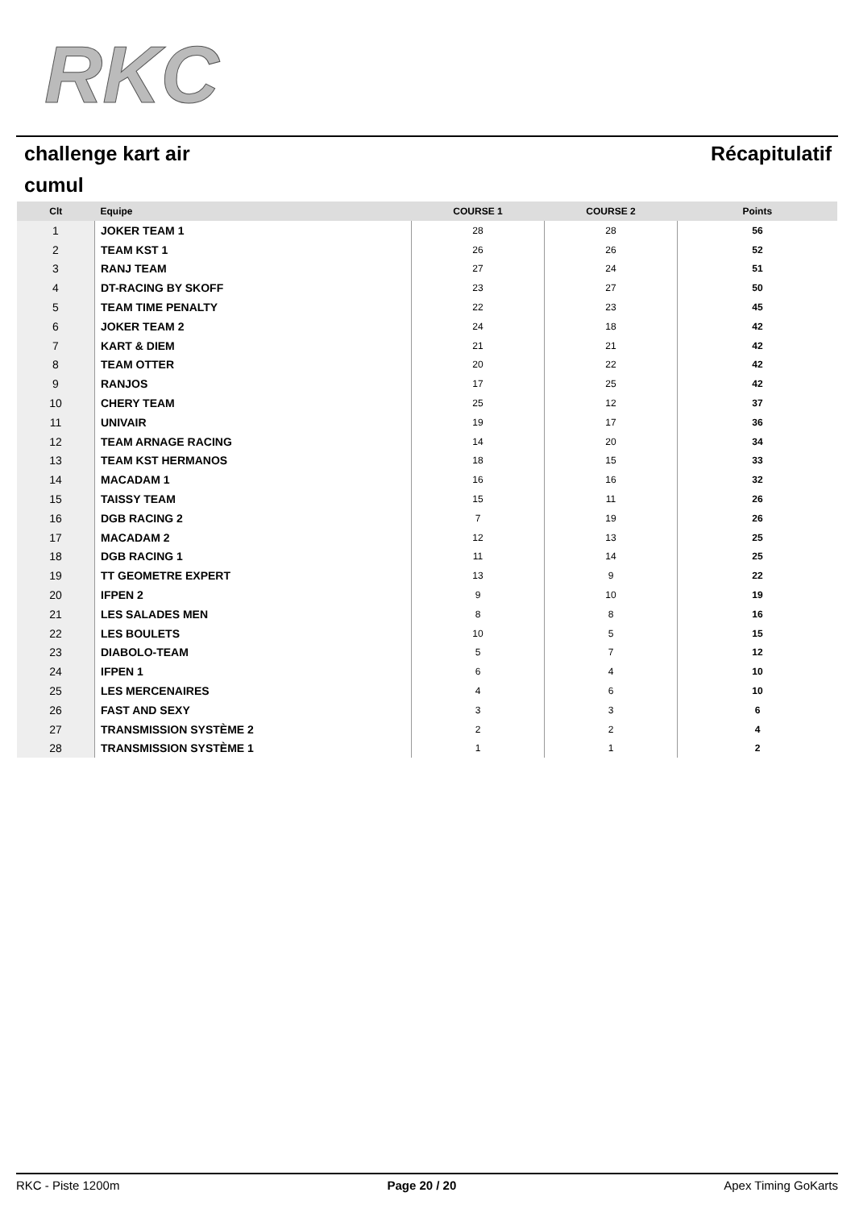RKC
challenge kart air Récapitulatif
cumul
| Clt | Equipe | COURSE 1 | COURSE 2 | Points |
| --- | --- | --- | --- | --- |
| 1 | JOKER TEAM 1 | 28 | 28 | 56 |
| 2 | TEAM KST 1 | 26 | 26 | 52 |
| 3 | RANJ TEAM | 27 | 24 | 51 |
| 4 | DT-RACING BY SKOFF | 23 | 27 | 50 |
| 5 | TEAM TIME PENALTY | 22 | 23 | 45 |
| 6 | JOKER TEAM 2 | 24 | 18 | 42 |
| 7 | KART & DIEM | 21 | 21 | 42 |
| 8 | TEAM OTTER | 20 | 22 | 42 |
| 9 | RANJOS | 17 | 25 | 42 |
| 10 | CHERY TEAM | 25 | 12 | 37 |
| 11 | UNIVAIR | 19 | 17 | 36 |
| 12 | TEAM ARNAGE RACING | 14 | 20 | 34 |
| 13 | TEAM KST HERMANOS | 18 | 15 | 33 |
| 14 | MACADAM 1 | 16 | 16 | 32 |
| 15 | TAISSY TEAM | 15 | 11 | 26 |
| 16 | DGB RACING 2 | 7 | 19 | 26 |
| 17 | MACADAM 2 | 12 | 13 | 25 |
| 18 | DGB RACING 1 | 11 | 14 | 25 |
| 19 | TT GEOMETRE EXPERT | 13 | 9 | 22 |
| 20 | IFPEN 2 | 9 | 10 | 19 |
| 21 | LES SALADES MEN | 8 | 8 | 16 |
| 22 | LES BOULETS | 10 | 5 | 15 |
| 23 | DIABOLO-TEAM | 5 | 7 | 12 |
| 24 | IFPEN 1 | 6 | 4 | 10 |
| 25 | LES MERCENAIRES | 4 | 6 | 10 |
| 26 | FAST AND SEXY | 3 | 3 | 6 |
| 27 | TRANSMISSION SYSTÈME 2 | 2 | 2 | 4 |
| 28 | TRANSMISSION SYSTÈME 1 | 1 | 1 | 2 |
RKC - Piste 1200m Page 20 / 20 Apex Timing GoKarts